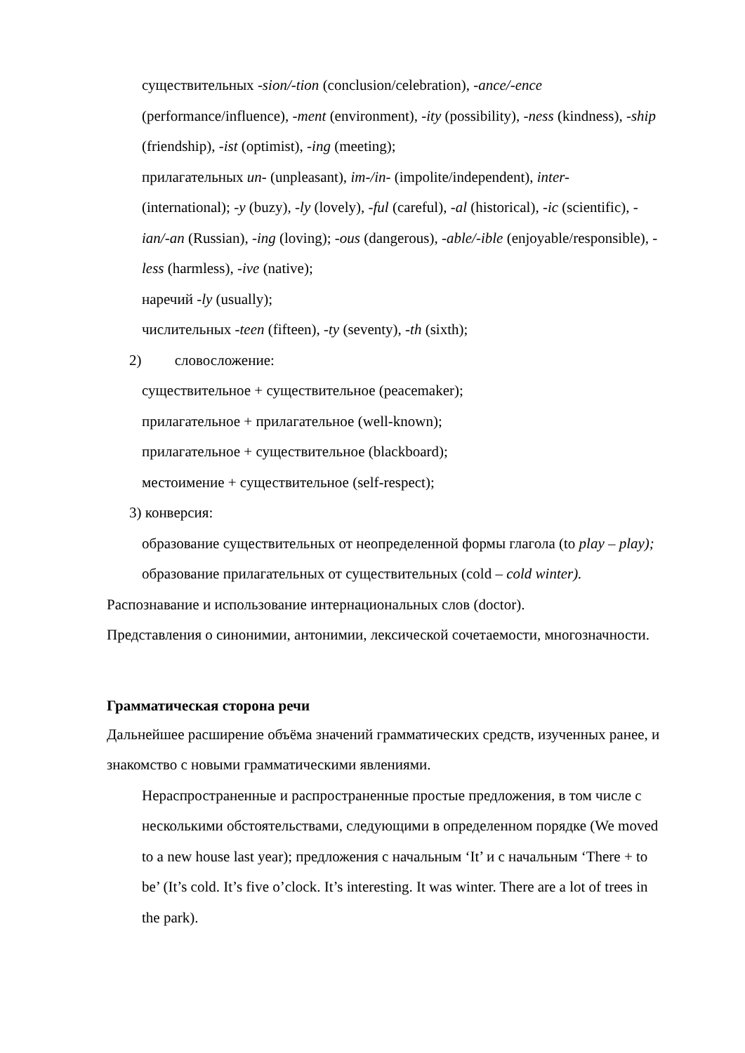существительных -sion/-tion (conclusion/celebration), -ance/-ence (performance/influence), -ment (environment), -ity (possibility), -ness (kindness), -ship (friendship), -ist (optimist), -ing (meeting);
прилагательных un- (unpleasant), im-/in- (impolite/independent), inter- (international); -y (buzy), -ly (lovely), -ful (careful), -al (historical), -ic (scientific), -ian/-an (Russian), -ing (loving); -ous (dangerous), -able/-ible (enjoyable/responsible), -less (harmless), -ive (native);
наречий -ly (usually);
числительных -teen (fifteen), -ty (seventy), -th (sixth);
2) словосложение:
существительное + существительное (peacemaker);
прилагательное + прилагательное (well-known);
прилагательное + существительное (blackboard);
местоимение + существительное (self-respect);
3) конверсия:
образование существительных от неопределенной формы глагола (to play – play);
образование прилагательных от существительных (cold – cold winter).
Распознавание и использование интернациональных слов (doctor).
Представления о синонимии, антонимии, лексической сочетаемости, многозначности.
Грамматическая сторона речи
Дальнейшее расширение объёма значений грамматических средств, изученных ранее, и знакомство с новыми грамматическими явлениями.
Нераспространенные и распространенные простые предложения, в том числе с несколькими обстоятельствами, следующими в определенном порядке (We moved to a new house last year); предложения с начальным ‘It’ и с начальным ‘There + to be’ (It’s cold. It’s five o’clock. It’s interesting. It was winter. There are a lot of trees in the park).